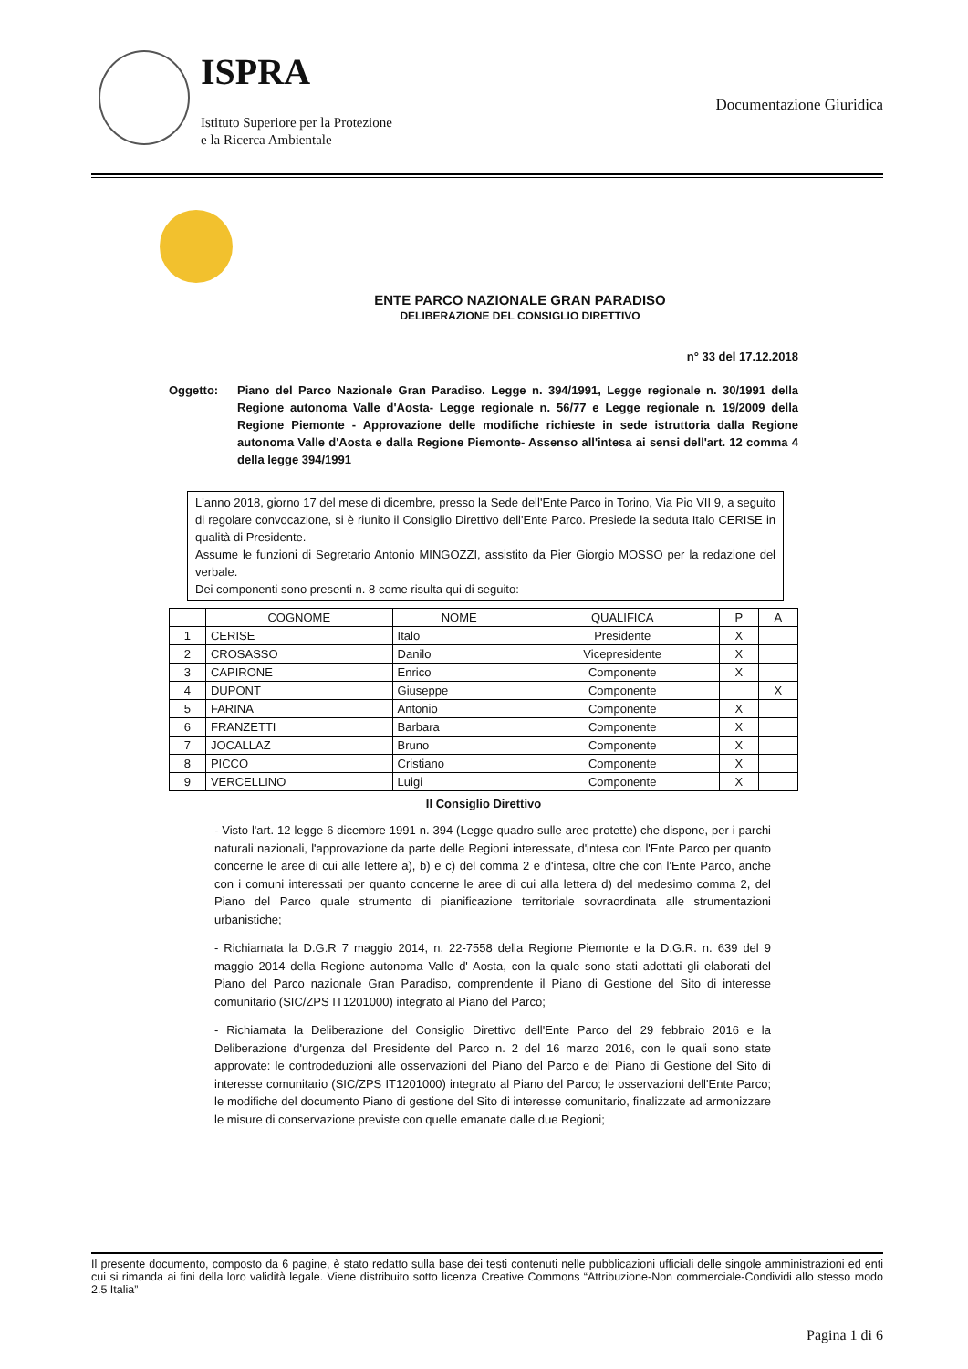ISPRA
Istituto Superiore per la Protezione
e la Ricerca Ambientale
Documentazione Giuridica
ENTE PARCO NAZIONALE GRAN PARADISO
DELIBERAZIONE DEL CONSIGLIO DIRETTIVO
n° 33 del 17.12.2018
Oggetto: Piano del Parco Nazionale Gran Paradiso. Legge n. 394/1991, Legge regionale n. 30/1991 della Regione autonoma Valle d'Aosta- Legge regionale n. 56/77 e Legge regionale n. 19/2009 della Regione Piemonte - Approvazione delle modifiche richieste in sede istruttoria dalla Regione autonoma Valle d'Aosta e dalla Regione Piemonte- Assenso all'intesa ai sensi dell'art. 12 comma 4 della legge 394/1991
L'anno 2018, giorno 17 del mese di dicembre, presso la Sede dell'Ente Parco in Torino, Via Pio VII 9, a seguito di regolare convocazione, si è riunito il Consiglio Direttivo dell'Ente Parco. Presiede la seduta Italo CERISE in qualità di Presidente.
Assume le funzioni di Segretario Antonio MINGOZZI, assistito da Pier Giorgio MOSSO per la redazione del verbale.
Dei componenti sono presenti n. 8 come risulta qui di seguito:
| | COGNOME | NOME | QUALIFICA | P | A |
| --- | --- | --- | --- | --- | --- |
| 1 | CERISE | Italo | Presidente | X | |
| 2 | CROSASSO | Danilo | Vicepresidente | X | |
| 3 | CAPIRONE | Enrico | Componente | X | |
| 4 | DUPONT | Giuseppe | Componente | | X |
| 5 | FARINA | Antonio | Componente | X | |
| 6 | FRANZETTI | Barbara | Componente | X | |
| 7 | JOCALLAZ | Bruno | Componente | X | |
| 8 | PICCO | Cristiano | Componente | X | |
| 9 | VERCELLINO | Luigi | Componente | X | |
Il Consiglio Direttivo
- Visto l'art. 12 legge 6 dicembre 1991 n. 394 (Legge quadro sulle aree protette) che dispone, per i parchi naturali nazionali, l'approvazione da parte delle Regioni interessate, d'intesa con l'Ente Parco per quanto concerne le aree di cui alle lettere a), b) e c) del comma 2 e d'intesa, oltre che con l'Ente Parco, anche con i comuni interessati per quanto concerne le aree di cui alla lettera d) del medesimo comma 2, del Piano del Parco quale strumento di pianificazione territoriale sovraordinata alle strumentazioni urbanistiche;
- Richiamata la D.G.R 7 maggio 2014, n. 22-7558 della Regione Piemonte e la D.G.R. n. 639 del 9 maggio 2014 della Regione autonoma Valle d' Aosta, con la quale sono stati adottati gli elaborati del Piano del Parco nazionale Gran Paradiso, comprendente il Piano di Gestione del Sito di interesse comunitario (SIC/ZPS IT1201000) integrato al Piano del Parco;
- Richiamata la Deliberazione del Consiglio Direttivo dell'Ente Parco del 29 febbraio 2016 e la Deliberazione d'urgenza del Presidente del Parco n. 2 del 16 marzo 2016, con le quali sono state approvate: le controdeduzioni alle osservazioni del Piano del Parco e del Piano di Gestione del Sito di interesse comunitario (SIC/ZPS IT1201000) integrato al Piano del Parco; le osservazioni dell'Ente Parco; le modifiche del documento Piano di gestione del Sito di interesse comunitario, finalizzate ad armonizzare le misure di conservazione previste con quelle emanate dalle due Regioni;
Il presente documento, composto da 6 pagine, è stato redatto sulla base dei testi contenuti nelle pubblicazioni ufficiali delle singole amministrazioni ed enti cui si rimanda ai fini della loro validità legale. Viene distribuito sotto licenza Creative Commons “Attribuzione-Non commerciale-Condividi allo stesso modo 2.5 Italia”
Pagina 1 di 6